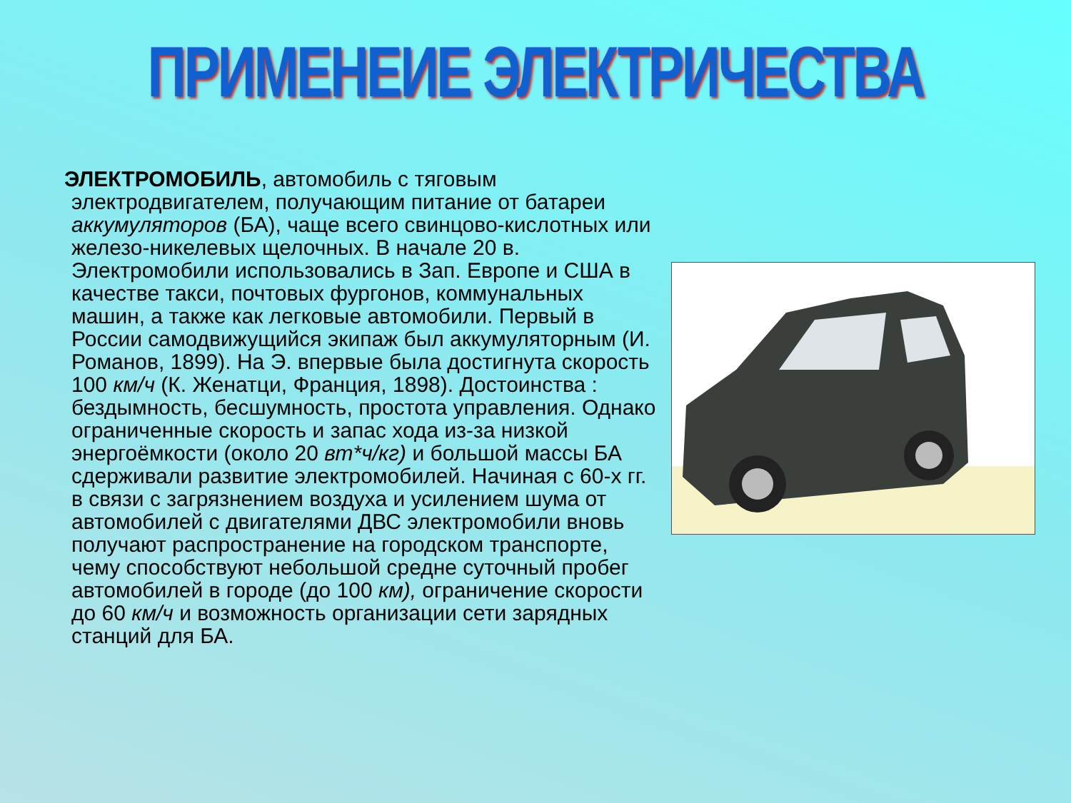ПРИМЕНЕИЕ ЭЛЕКТРИЧЕСТВА
ЭЛЕКТРОМОБИЛЬ, автомобиль с тяговым электродвигателем, получающим питание от батареи аккумуляторов (БА), чаще всего свинцово-кислотных или железо-никелевых щелочных. В начале 20 в. Электромобили использовались в Зап. Европе и США в качестве такси, почтовых фургонов, коммунальных машин, а также как легковые автомобили. Первый в России самодвижущийся экипаж был аккумуляторным (И. Романов, 1899). На Э. впервые была достигнута скорость 100 км/ч (К. Женатци, Франция, 1898). Достоинства : бездымность, бесшумность, простота управления. Однако ограниченные скорость и запас хода из-за низкой энергоёмкости (около 20 вт*ч/кг) и большой массы БА сдерживали развитие электромобилей. Начиная с 60-х гг. в связи с загрязнением воздуха и усилением шума от автомобилей с двигателями ДВС электромобили вновь получают распространение на городском транспорте, чему способствуют небольшой средне суточный пробег автомобилей в городе (до 100 км), ограничение скорости до 60 км/ч и возможность организации сети зарядных станций для БА.